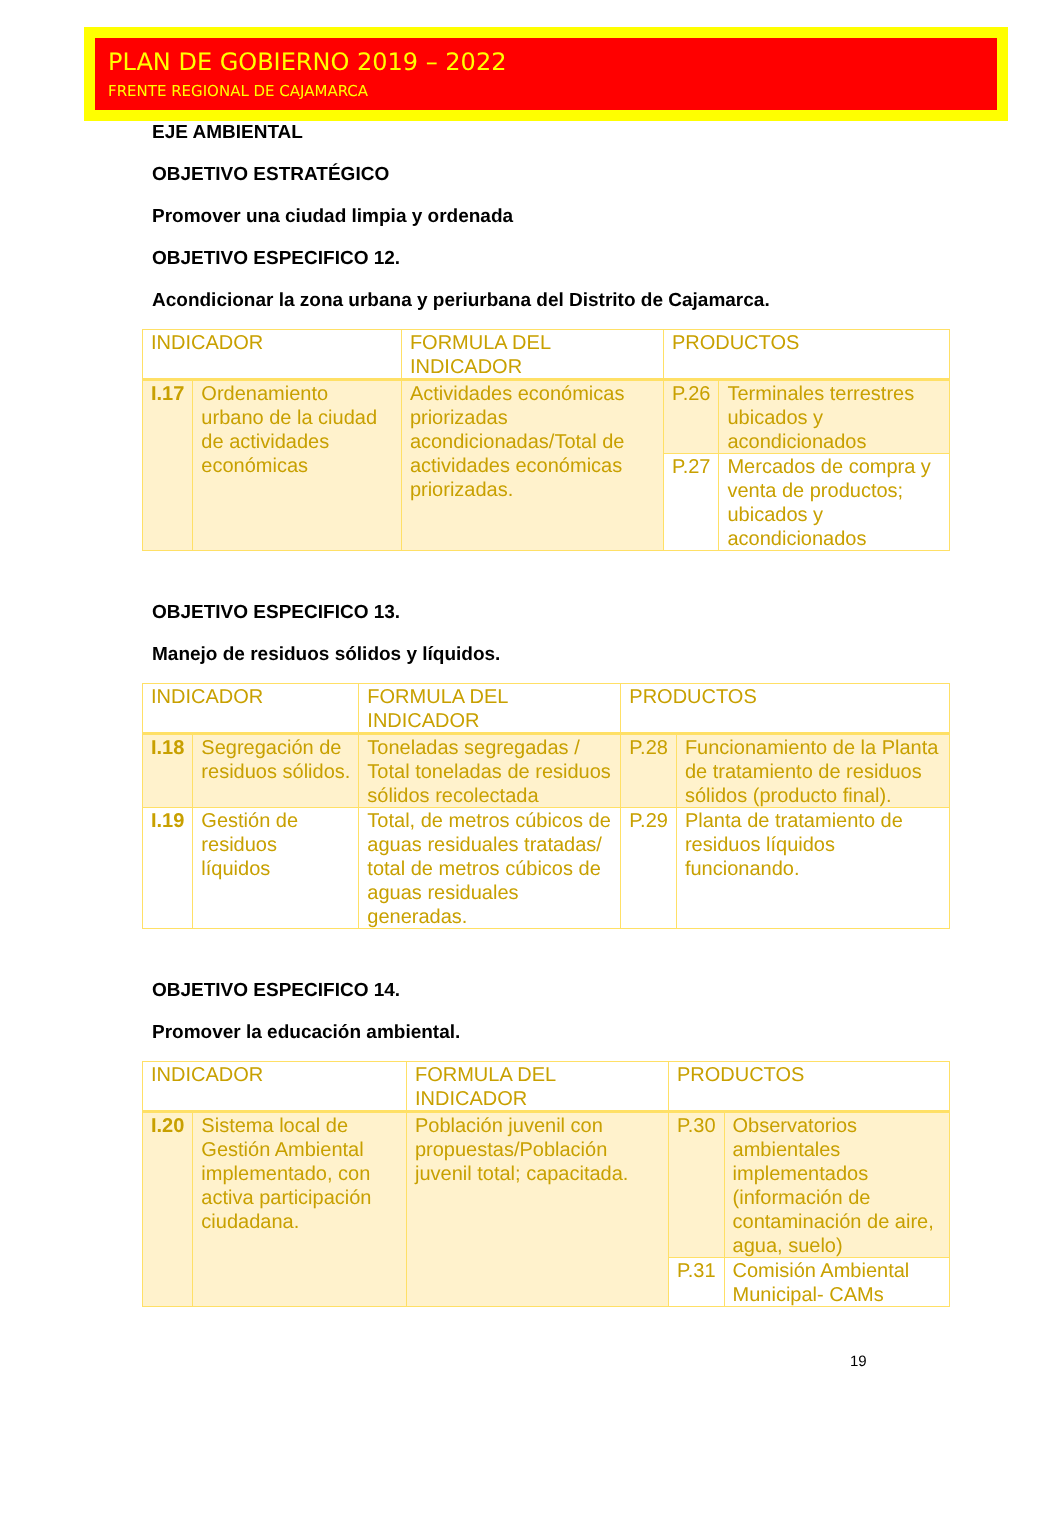PLAN DE GOBIERNO 2019 – 2022
FRENTE REGIONAL DE CAJAMARCA
EJE AMBIENTAL
OBJETIVO ESTRATÉGICO
Promover una ciudad limpia y ordenada
OBJETIVO ESPECIFICO 12.
Acondicionar la zona urbana y periurbana del Distrito de Cajamarca.
| INDICADOR | | FORMULA DEL INDICADOR | PRODUCTOS | |
| I.17 | Ordenamiento urbano de la ciudad de actividades económicas | Actividades económicas priorizadas acondicionadas/Total de actividades económicas priorizadas. | P.26 | Terminales terrestres ubicados y acondicionados |
| | | | P.27 | Mercados de compra y venta de productos; ubicados y acondicionados |
OBJETIVO ESPECIFICO 13.
Manejo de residuos sólidos y líquidos.
| INDICADOR | | FORMULA DEL INDICADOR | PRODUCTOS | |
| I.18 | Segregación de residuos sólidos. | Toneladas segregadas / Total toneladas de residuos sólidos recolectada | P.28 | Funcionamiento de la Planta de tratamiento de residuos sólidos (producto final). |
| I.19 | Gestión de residuos líquidos | Total, de metros cúbicos de aguas residuales tratadas/ total de metros cúbicos de aguas residuales generadas. | P.29 | Planta de tratamiento de residuos líquidos funcionando. |
OBJETIVO ESPECIFICO 14.
Promover la educación ambiental.
| INDICADOR | | FORMULA DEL INDICADOR | PRODUCTOS | |
| I.20 | Sistema local de Gestión Ambiental implementado, con activa participación ciudadana. | Población juvenil con propuestas/Población juvenil total; capacitada. | P.30 | Observatorios ambientales implementados (información de contaminación de aire, agua, suelo) |
| | | | P.31 | Comisión Ambiental Municipal- CAMs |
19